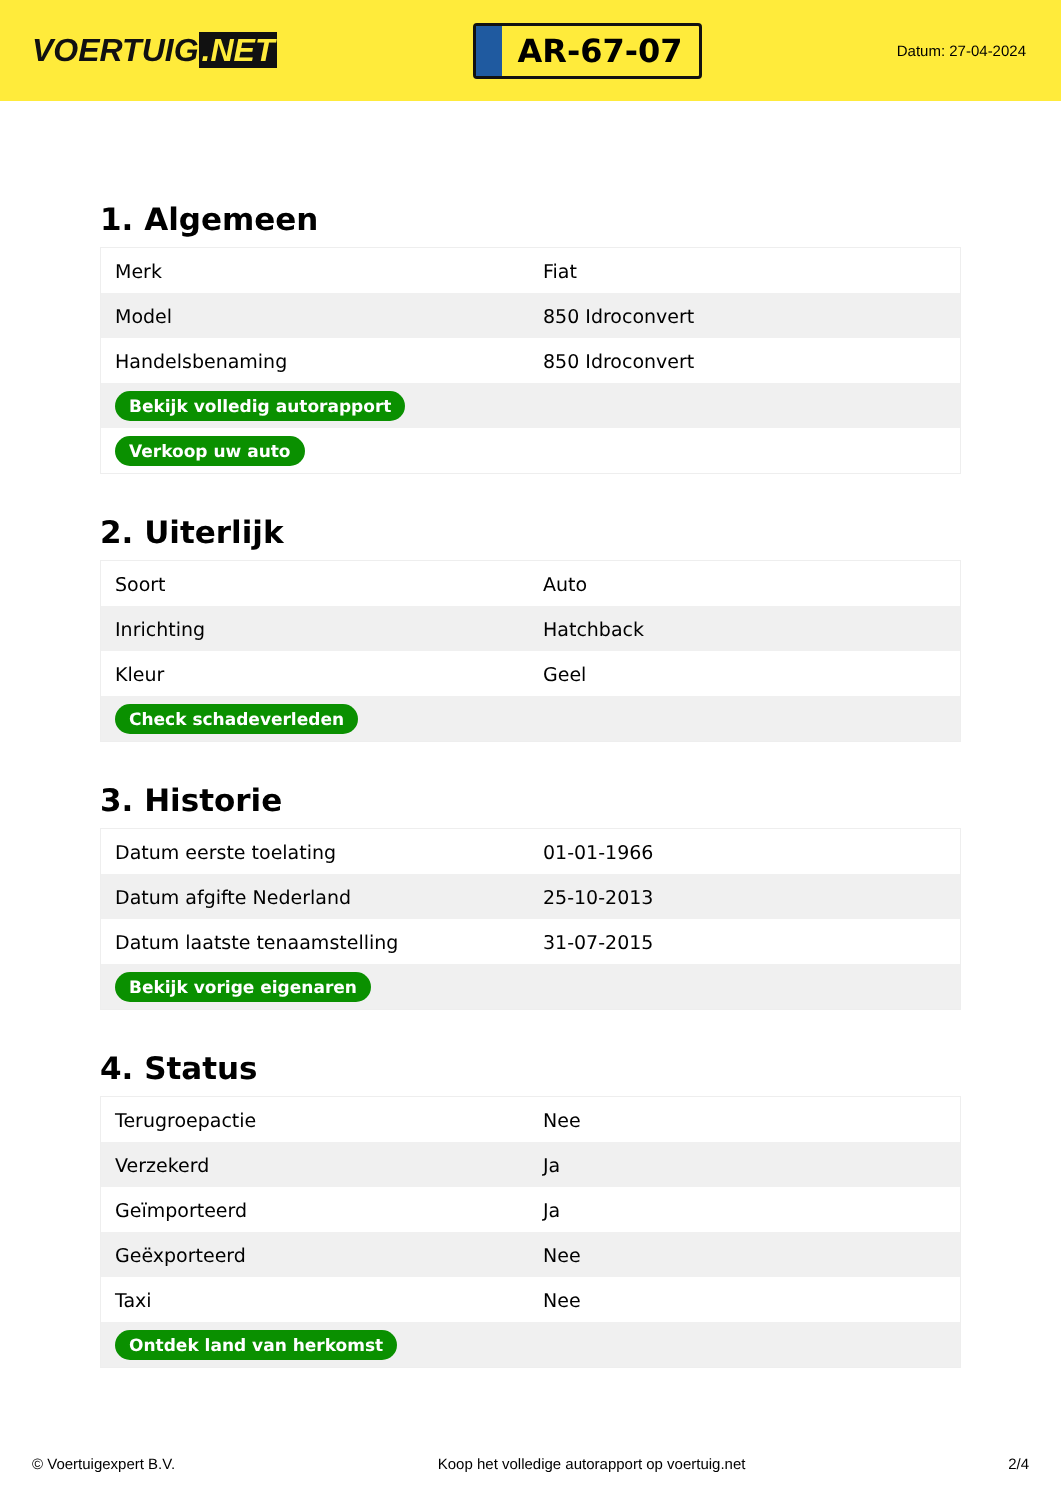VOERTUIG.NET
AR-67-07
Datum: 27-04-2024
1. Algemeen
| Merk | Fiat |
| Model | 850 Idroconvert |
| Handelsbenaming | 850 Idroconvert |
| Bekijk volledig autorapport | |
| Verkoop uw auto | |
2. Uiterlijk
| Soort | Auto |
| Inrichting | Hatchback |
| Kleur | Geel |
| Check schadeverleden | |
3. Historie
| Datum eerste toelating | 01-01-1966 |
| Datum afgifte Nederland | 25-10-2013 |
| Datum laatste tenaamstelling | 31-07-2015 |
| Bekijk vorige eigenaren | |
4. Status
| Terugroepactie | Nee |
| Verzekerd | Ja |
| Geïmporteerd | Ja |
| Geëxporteerd | Nee |
| Taxi | Nee |
| Ontdek land van herkomst | |
© Voertuigexpert B.V. Koop het volledige autorapport op voertuig.net 2/4